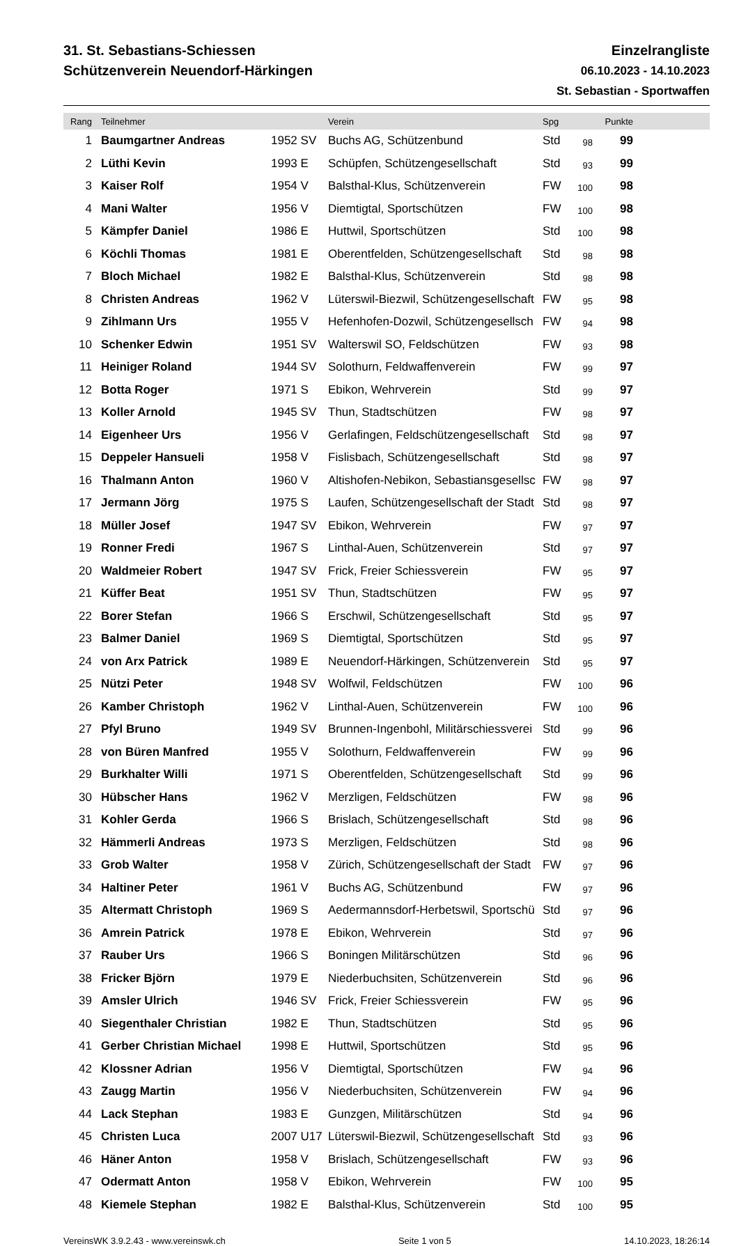31. St. Sebastians-Schiessen
Schützenverein Neuendorf-Härkingen
Einzelrangliste
06.10.2023 - 14.10.2023
St. Sebastian - Sportwaffen
| Rang | Teilnehmer | | Verein | Spg | | Punkte | |
| --- | --- | --- | --- | --- | --- | --- | --- |
| 1 | Baumgartner Andreas | 1952 SV | Buchs AG, Schützenbund | Std | 98 | 99 | |
| 2 | Lüthi Kevin | 1993 E | Schüpfen, Schützengesellschaft | Std | 93 | 99 | |
| 3 | Kaiser Rolf | 1954 V | Balsthal-Klus, Schützenverein | FW | 100 | 98 | |
| 4 | Mani Walter | 1956 V | Diemtigtal, Sportschützen | FW | 100 | 98 | |
| 5 | Kämpfer Daniel | 1986 E | Huttwil, Sportschützen | Std | 100 | 98 | |
| 6 | Köchli Thomas | 1981 E | Oberentfelden, Schützengesellschaft | Std | 98 | 98 | |
| 7 | Bloch Michael | 1982 E | Balsthal-Klus, Schützenverein | Std | 98 | 98 | |
| 8 | Christen Andreas | 1962 V | Lüterswil-Biezwil, Schützengesellschaft | FW | 95 | 98 | |
| 9 | Zihlmann Urs | 1955 V | Hefenhofen-Dozwil, Schützengesellsch | FW | 94 | 98 | |
| 10 | Schenker Edwin | 1951 SV | Walterswil SO, Feldschützen | FW | 93 | 98 | |
| 11 | Heiniger Roland | 1944 SV | Solothurn, Feldwaffenverein | FW | 99 | 97 | |
| 12 | Botta Roger | 1971 S | Ebikon, Wehrverein | Std | 99 | 97 | |
| 13 | Koller Arnold | 1945 SV | Thun, Stadtschützen | FW | 98 | 97 | |
| 14 | Eigenheer Urs | 1956 V | Gerlafingen, Feldschützengesellschaft | Std | 98 | 97 | |
| 15 | Deppeler Hansueli | 1958 V | Fislisbach, Schützengesellschaft | Std | 98 | 97 | |
| 16 | Thalmann Anton | 1960 V | Altishofen-Nebikon, Sebastiansgesellsc | FW | 98 | 97 | |
| 17 | Jermann Jörg | 1975 S | Laufen, Schützengesellschaft der Stadt | Std | 98 | 97 | |
| 18 | Müller Josef | 1947 SV | Ebikon, Wehrverein | FW | 97 | 97 | |
| 19 | Ronner Fredi | 1967 S | Linthal-Auen, Schützenverein | Std | 97 | 97 | |
| 20 | Waldmeier Robert | 1947 SV | Frick, Freier Schiessverein | FW | 95 | 97 | |
| 21 | Küffer Beat | 1951 SV | Thun, Stadtschützen | FW | 95 | 97 | |
| 22 | Borer Stefan | 1966 S | Erschwil, Schützengesellschaft | Std | 95 | 97 | |
| 23 | Balmer Daniel | 1969 S | Diemtigtal, Sportschützen | Std | 95 | 97 | |
| 24 | von Arx Patrick | 1989 E | Neuendorf-Härkingen, Schützenverein | Std | 95 | 97 | |
| 25 | Nützi Peter | 1948 SV | Wolfwil, Feldschützen | FW | 100 | 96 | |
| 26 | Kamber Christoph | 1962 V | Linthal-Auen, Schützenverein | FW | 100 | 96 | |
| 27 | Pfyl Bruno | 1949 SV | Brunnen-Ingenbohl, Militärschiessverei | Std | 99 | 96 | |
| 28 | von Büren Manfred | 1955 V | Solothurn, Feldwaffenverein | FW | 99 | 96 | |
| 29 | Burkhalter Willi | 1971 S | Oberentfelden, Schützengesellschaft | Std | 99 | 96 | |
| 30 | Hübscher Hans | 1962 V | Merzligen, Feldschützen | FW | 98 | 96 | |
| 31 | Kohler Gerda | 1966 S | Brislach, Schützengesellschaft | Std | 98 | 96 | |
| 32 | Hämmerli Andreas | 1973 S | Merzligen, Feldschützen | Std | 98 | 96 | |
| 33 | Grob Walter | 1958 V | Zürich, Schützengesellschaft der Stadt | FW | 97 | 96 | |
| 34 | Haltiner Peter | 1961 V | Buchs AG, Schützenbund | FW | 97 | 96 | |
| 35 | Altermatt Christoph | 1969 S | Aedermannsdorf-Herbetswil, Sportschü | Std | 97 | 96 | |
| 36 | Amrein Patrick | 1978 E | Ebikon, Wehrverein | Std | 97 | 96 | |
| 37 | Rauber Urs | 1966 S | Boningen Militärschützen | Std | 96 | 96 | |
| 38 | Fricker Björn | 1979 E | Niederbuchsiten, Schützenverein | Std | 96 | 96 | |
| 39 | Amsler Ulrich | 1946 SV | Frick, Freier Schiessverein | FW | 95 | 96 | |
| 40 | Siegenthaler Christian | 1982 E | Thun, Stadtschützen | Std | 95 | 96 | |
| 41 | Gerber Christian Michael | 1998 E | Huttwil, Sportschützen | Std | 95 | 96 | |
| 42 | Klossner Adrian | 1956 V | Diemtigtal, Sportschützen | FW | 94 | 96 | |
| 43 | Zaugg Martin | 1956 V | Niederbuchsiten, Schützenverein | FW | 94 | 96 | |
| 44 | Lack Stephan | 1983 E | Gunzgen, Militärschützen | Std | 94 | 96 | |
| 45 | Christen Luca | 2007 U17 | Lüterswil-Biezwil, Schützengesellschaft | Std | 93 | 96 | |
| 46 | Häner Anton | 1958 V | Brislach, Schützengesellschaft | FW | 93 | 96 | |
| 47 | Odermatt Anton | 1958 V | Ebikon, Wehrverein | FW | 100 | 95 | |
| 48 | Kiemele Stephan | 1982 E | Balsthal-Klus, Schützenverein | Std | 100 | 95 | |
VereinsWK 3.9.2.43 - www.vereinswk.ch Seite 1 von 5 14.10.2023, 18:26:14